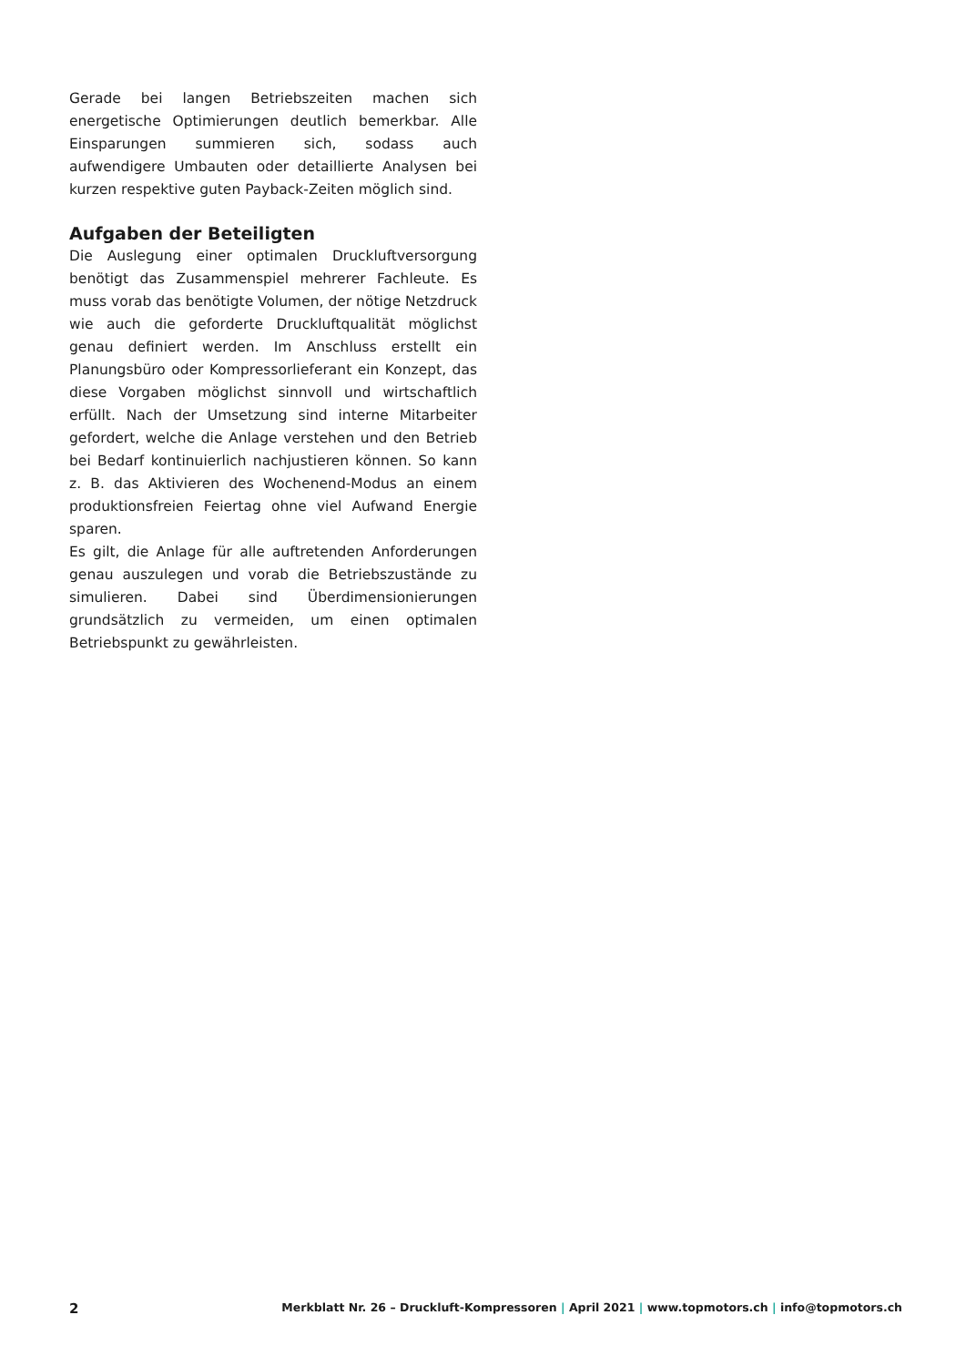Gerade bei langen Betriebszeiten machen sich energetische Optimierungen deutlich bemerkbar. Alle Einsparungen summieren sich, sodass auch aufwendigere Umbauten oder detaillierte Analysen bei kurzen respektive guten Payback-Zeiten möglich sind.
Aufgaben der Beteiligten
Die Auslegung einer optimalen Druckluftversorgung benötigt das Zusammenspiel mehrerer Fachleute. Es muss vorab das benötigte Volumen, der nötige Netzdruck wie auch die geforderte Druckluftqualität möglichst genau definiert werden. Im Anschluss erstellt ein Planungsbüro oder Kompressorlieferant ein Konzept, das diese Vorgaben möglichst sinnvoll und wirtschaftlich erfüllt. Nach der Umsetzung sind interne Mitarbeiter gefordert, welche die Anlage verstehen und den Betrieb bei Bedarf kontinuierlich nachjustieren können. So kann z. B. das Aktivieren des Wochenend-Modus an einem produktionsfreien Feiertag ohne viel Aufwand Energie sparen.
Es gilt, die Anlage für alle auftretenden Anforderungen genau auszulegen und vorab die Betriebszustände zu simulieren. Dabei sind Überdimensionierungen grundsätzlich zu vermeiden, um einen optimalen Betriebspunkt zu gewährleisten.
2 Merkblatt Nr. 26 – Druckluft-Kompressoren | April 2021 | www.topmotors.ch | info@topmotors.ch